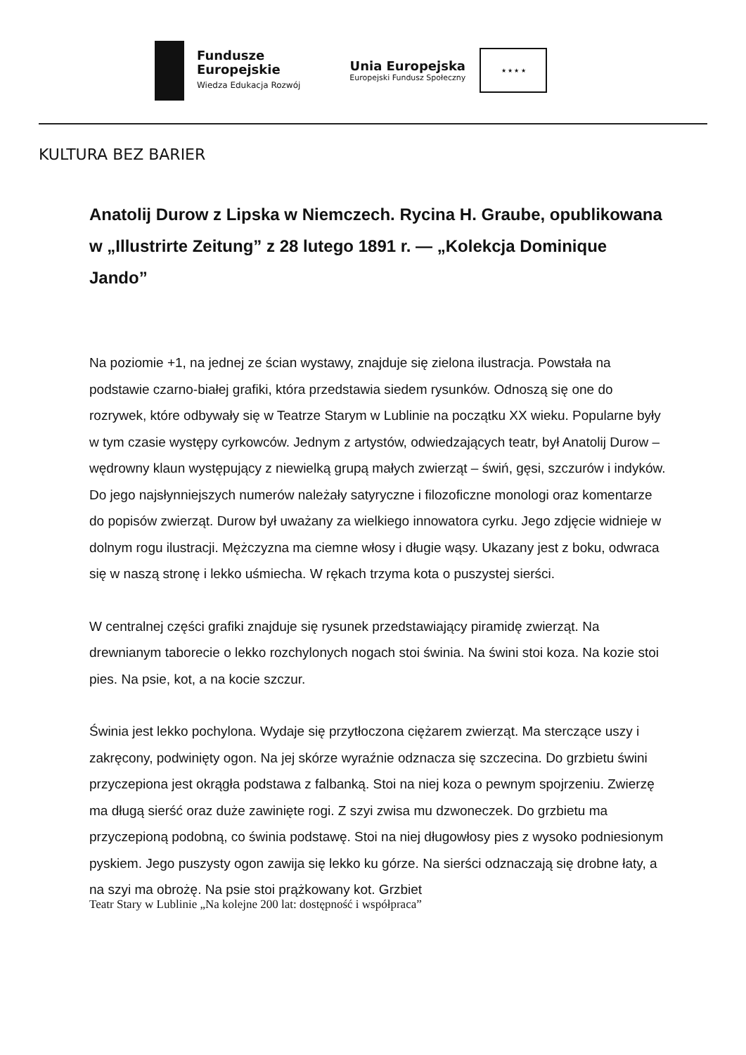Fundusze
Europejskie
Wiedza Edukacja Rozwój
Unia Europejska
Europejski Fundusz Społeczny
★ ★ ★ ★
KULTURA BEZ BARIER
Anatolij Durow z Lipska w Niemczech. Rycina H. Graube, opublikowana w „Illustrirte Zeitung” z 28 lutego 1891 r. — „Kolekcja Dominique Jando”
Na poziomie +1, na jednej ze ścian wystawy, znajduje się zielona ilustracja. Powstała na podstawie czarno-białej grafiki, która przedstawia siedem rysunków. Odnoszą się one do rozrywek, które odbywały się w Teatrze Starym w Lublinie na początku XX wieku. Popularne były w tym czasie występy cyrkowców. Jednym z artystów, odwiedzających teatr, był Anatolij Durow – wędrowny klaun występujący z niewielką grupą małych zwierząt – świń, gęsi, szczurów i indyków. Do jego najsłynniejszych numerów należały satyryczne i filozoficzne monologi oraz komentarze do popisów zwierząt. Durow był uważany za wielkiego innowatora cyrku. Jego zdjęcie widnieje w dolnym rogu ilustracji. Mężczyzna ma ciemne włosy i długie wąsy. Ukazany jest z boku, odwraca się w naszą stronę i lekko uśmiecha. W rękach trzyma kota o puszystej sierści.
W centralnej części grafiki znajduje się rysunek przedstawiający piramidę zwierząt. Na drewnianym taborecie o lekko rozchylonych nogach stoi świnia. Na świni stoi koza. Na kozie stoi pies. Na psie, kot, a na kocie szczur.
Świnia jest lekko pochylona. Wydaje się przytłoczona ciężarem zwierząt. Ma sterczące uszy i zakręcony, podwinięty ogon. Na jej skórze wyraźnie odznacza się szczecina. Do grzbietu świni przyczepiona jest okrągła podstawa z falbanką. Stoi na niej koza o pewnym spojrzeniu. Zwierzę ma długą sierść oraz duże zawinięte rogi. Z szyi zwisa mu dzwoneczek. Do grzbietu ma przyczepioną podobną, co świnia podstawę. Stoi na niej długowłosy pies z wysoko podniesionym pyskiem. Jego puszysty ogon zawija się lekko ku górze. Na sierści odznaczają się drobne łaty, a na szyi ma obrożę. Na psie stoi prążkowany kot. Grzbiet
Teatr Stary w Lublinie „Na kolejne 200 lat: dostępność i współpraca”